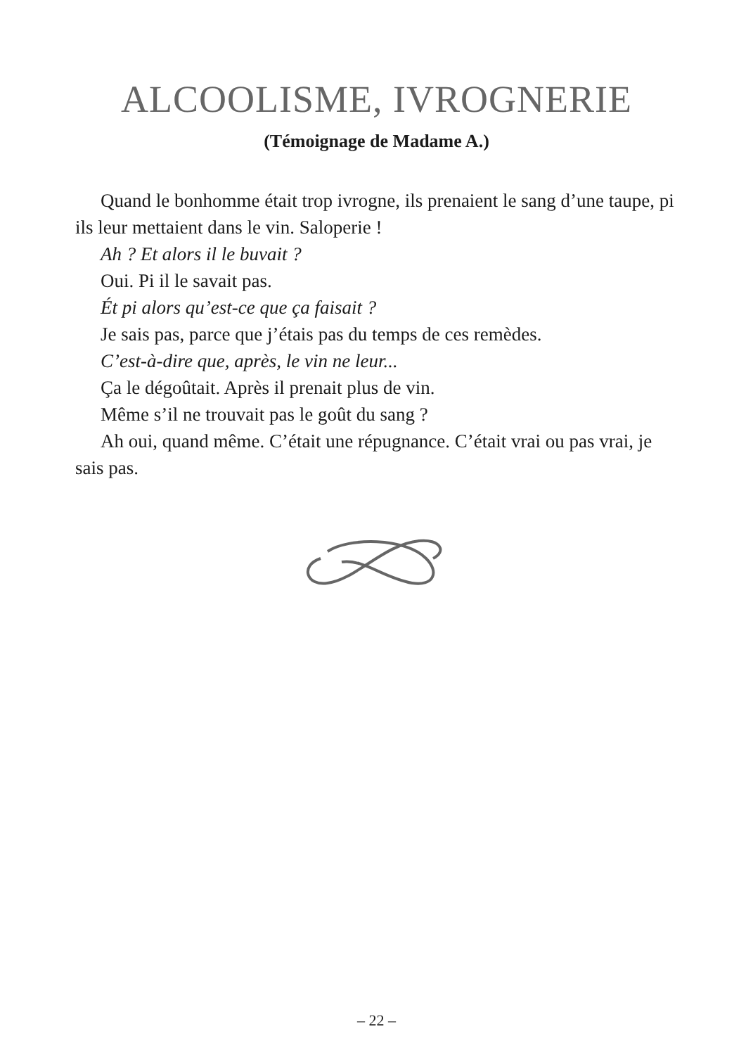ALCOOLISME, IVROGNERIE
(Témoignage de Madame A.)
Quand le bonhomme était trop ivrogne, ils prenaient le sang d’une taupe, pi ils leur mettaient dans le vin. Saloperie !
Ah ? Et alors il le buvait ?
Oui. Pi il le savait pas.
Ét pi alors qu’est-ce que ça faisait ?
Je sais pas, parce que j’étais pas du temps de ces remèdes.
C’est-à-dire que, après, le vin ne leur...
Ça le dégoûtait. Après il prenait plus de vin.
Même s’il ne trouvait pas le goût du sang ?
Ah oui, quand même. C’était une répugnance. C’était vrai ou pas vrai, je sais pas.
– 22 –